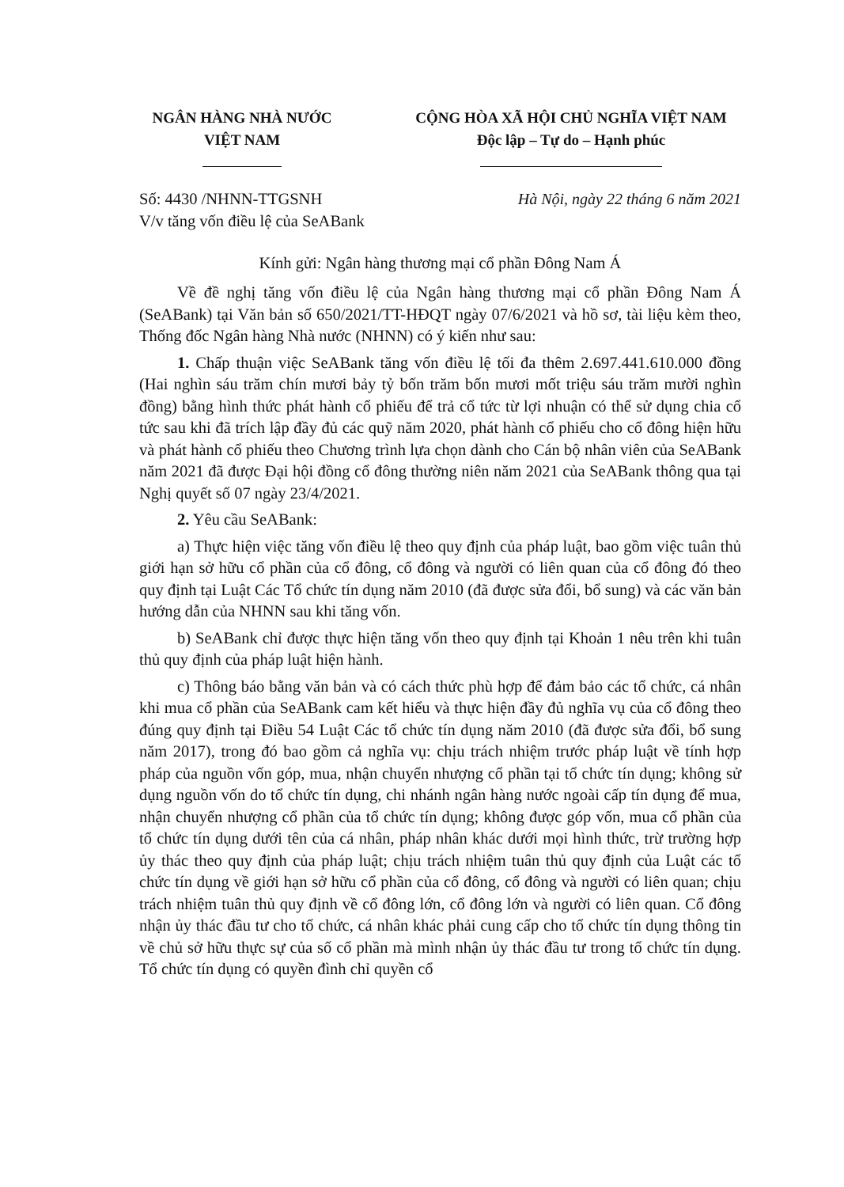NGÂN HÀNG NHÀ NƯỚC
VIỆT NAM
CỘNG HÒA XÃ HỘI CHỦ NGHĨA VIỆT NAM
Độc lập – Tự do – Hạnh phúc
Số: 4430 /NHNN-TTGSNH
V/v tăng vốn điều lệ của SeABank
Hà Nội, ngày 22 tháng 6 năm 2021
Kính gửi: Ngân hàng thương mại cổ phần Đông Nam Á
Về đề nghị tăng vốn điều lệ của Ngân hàng thương mại cổ phần Đông Nam Á (SeABank) tại Văn bản số 650/2021/TT-HĐQT ngày 07/6/2021 và hồ sơ, tài liệu kèm theo, Thống đốc Ngân hàng Nhà nước (NHNN) có ý kiến như sau:
1. Chấp thuận việc SeABank tăng vốn điều lệ tối đa thêm 2.697.441.610.000 đồng (Hai nghìn sáu trăm chín mươi bảy tỷ bốn trăm bốn mươi mốt triệu sáu trăm mười nghìn đồng) bằng hình thức phát hành cổ phiếu để trả cổ tức từ lợi nhuận có thể sử dụng chia cổ tức sau khi đã trích lập đầy đủ các quỹ năm 2020, phát hành cổ phiếu cho cổ đông hiện hữu và phát hành cổ phiếu theo Chương trình lựa chọn dành cho Cán bộ nhân viên của SeABank năm 2021 đã được Đại hội đồng cổ đông thường niên năm 2021 của SeABank thông qua tại Nghị quyết số 07 ngày 23/4/2021.
2. Yêu cầu SeABank:
a) Thực hiện việc tăng vốn điều lệ theo quy định của pháp luật, bao gồm việc tuân thủ giới hạn sở hữu cổ phần của cổ đông, cổ đông và người có liên quan của cổ đông đó theo quy định tại Luật Các Tổ chức tín dụng năm 2010 (đã được sửa đổi, bổ sung) và các văn bản hướng dẫn của NHNN sau khi tăng vốn.
b) SeABank chỉ được thực hiện tăng vốn theo quy định tại Khoản 1 nêu trên khi tuân thủ quy định của pháp luật hiện hành.
c) Thông báo bằng văn bản và có cách thức phù hợp để đảm bảo các tổ chức, cá nhân khi mua cổ phần của SeABank cam kết hiểu và thực hiện đầy đủ nghĩa vụ của cổ đông theo đúng quy định tại Điều 54 Luật Các tổ chức tín dụng năm 2010 (đã được sửa đổi, bổ sung năm 2017), trong đó bao gồm cả nghĩa vụ: chịu trách nhiệm trước pháp luật về tính hợp pháp của nguồn vốn góp, mua, nhận chuyển nhượng cổ phần tại tổ chức tín dụng; không sử dụng nguồn vốn do tổ chức tín dụng, chi nhánh ngân hàng nước ngoài cấp tín dụng để mua, nhận chuyển nhượng cổ phần của tổ chức tín dụng; không được góp vốn, mua cổ phần của tổ chức tín dụng dưới tên của cá nhân, pháp nhân khác dưới mọi hình thức, trừ trường hợp ủy thác theo quy định của pháp luật; chịu trách nhiệm tuân thủ quy định của Luật các tổ chức tín dụng về giới hạn sở hữu cổ phần của cổ đông, cổ đông và người có liên quan; chịu trách nhiệm tuân thủ quy định về cổ đông lớn, cổ đông lớn và người có liên quan. Cổ đông nhận ủy thác đầu tư cho tổ chức, cá nhân khác phải cung cấp cho tổ chức tín dụng thông tin về chủ sở hữu thực sự của số cổ phần mà mình nhận ủy thác đầu tư trong tổ chức tín dụng. Tổ chức tín dụng có quyền đình chỉ quyền cổ